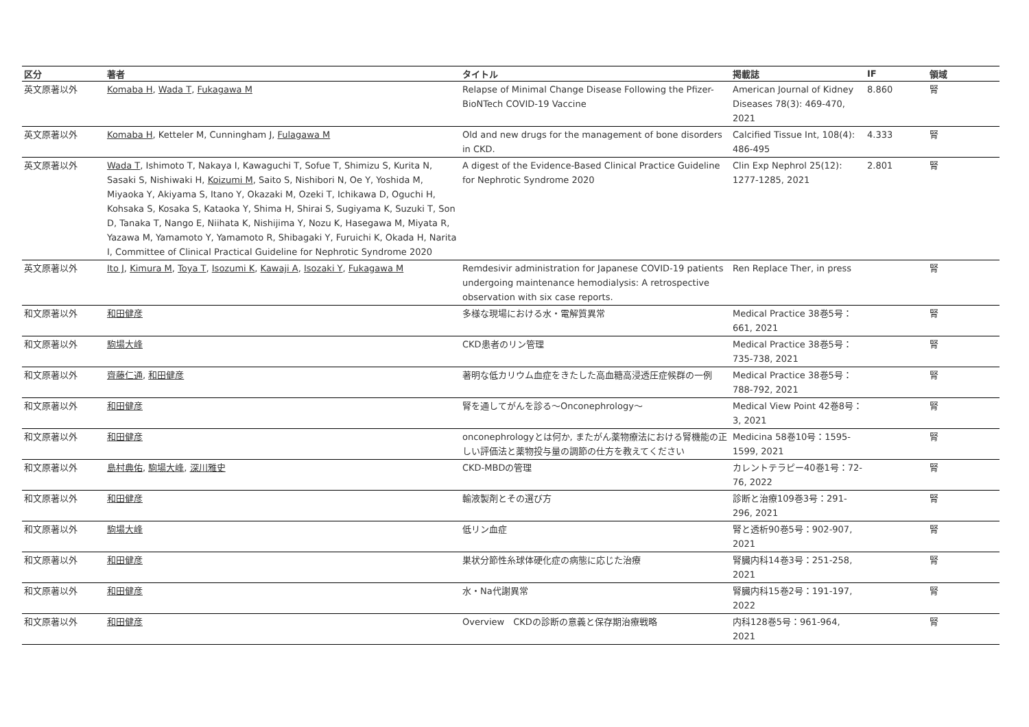| 区分 | 著者 | タイトル | 掲載誌 | IF | 領域 |
| --- | --- | --- | --- | --- | --- |
| 英文原著以外 | Komaba H , Wada T , Fukagawa M | Relapse of Minimal Change Disease Following the Pfizer-BioNTech COVID-19 Vaccine | American Journal of Kidney Diseases 78(3): 469-470, 2021 | 8.860 | 腎 |
| 英文原著以外 | Komaba H , Ketteler M, Cunningham J, Fulagawa M | Old and new drugs for the management of bone disorders in CKD. | Calcified Tissue Int, 108(4): 486-495 | 4.333 | 腎 |
| 英文原著以外 | Wada T , Ishimoto T, Nakaya I, Kawaguchi T, Sofue T, Shimizu S, Kurita N, Sasaki S, Nishiwaki H, Koizumi M , Saito S, Nishibori N, Oe Y, Yoshida M, Miyaoka Y, Akiyama S, Itano Y, Okazaki M, Ozeki T, Ichikawa D, Oguchi H, Kohsaka S, Kosaka S, Kataoka Y, Shima H, Shirai S, Sugiyama K, Suzuki T, Son D, Tanaka T, Nango E, Niihata K, Nishijima Y, Nozu K, Hasegawa M, Miyata R, Yazawa M, Yamamoto Y, Yamamoto R, Shibagaki Y, Furuichi K, Okada H, Narita I, Committee of Clinical Practical Guideline for Nephrotic Syndrome 2020 | A digest of the Evidence-Based Clinical Practice Guideline for Nephrotic Syndrome 2020 | Clin Exp Nephrol 25(12): 1277-1285, 2021 | 2.801 | 腎 |
| 英文原著以外 | Ito J , Kimura M , Toya T , Isozumi K , Kawaji A , Isozaki Y , Fukagawa M | Remdesivir administration for Japanese COVID-19 patients undergoing maintenance hemodialysis: A retrospective observation with six case reports. | Ren Replace Ther, in press | | 腎 |
| 和文原著以外 | 和田健彦 | 多様な現場における水・電解質異常 | Medical Practice 38巻5号：661, 2021 | | 腎 |
| 和文原著以外 | 駒場大峰 | CKD患者のリン管理 | Medical Practice 38巻5号：735-738, 2021 | | 腎 |
| 和文原著以外 | 齊藤仁通 , 和田健彦 | 著明な低カリウム血症をきたした高血糖高浸透圧症候群の一例 | Medical Practice 38巻5号：788-792, 2021 | | 腎 |
| 和文原著以外 | 和田健彦 | 腎を通してがんを診る〜Onconephrology〜 | Medical View Point 42巻8号：3, 2021 | | 腎 |
| 和文原著以外 | 和田健彦 | onconephrologyとは何か, またがん薬物療法における腎機能の正しい評価法と薬物投与量の調節の仕方を教えてください | Medicina 58巻10号：1595-1599, 2021 | | 腎 |
| 和文原著以外 | 島村典佑 , 駒場大峰 , 深川雅史 | CKD-MBDの管理 | カレントテラピー40巻1号：72-76, 2022 | | 腎 |
| 和文原著以外 | 和田健彦 | 輸液製剤とその選び方 | 診断と治療109巻3号：291-296, 2021 | | 腎 |
| 和文原著以外 | 駒場大峰 | 低リン血症 | 腎と透析90巻5号：902-907, 2021 | | 腎 |
| 和文原著以外 | 和田健彦 | 巣状分節性糸球体硬化症の病態に応じた治療 | 腎臓内科14巻3号：251-258, 2021 | | 腎 |
| 和文原著以外 | 和田健彦 | 水・Na代謝異常 | 腎臓内科15巻2号：191-197, 2022 | | 腎 |
| 和文原著以外 | 和田健彦 | Overview CKDの診断の意義と保存期治療戦略 | 内科128巻5号：961-964, 2021 | | 腎 |